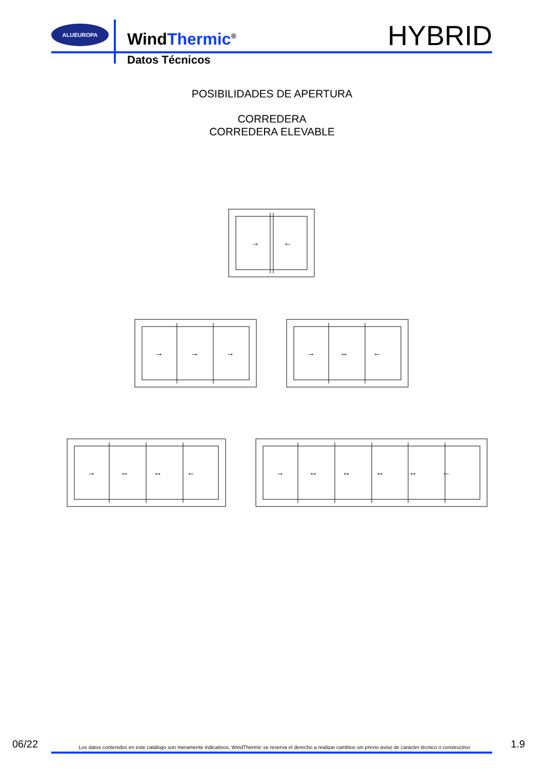ALUEUROPA
WindThermic<sup>®</sup>
Datos Técnicos
HYBRID
POSIBILIDADES DE APERTURA
CORREDERA
CORREDERA ELEVABLE
→
←
→ → →
→ ↔ ←
→ ↔ ↔ ←
→ ↔ ↔ ↔ ↔ ←
06/22 Los datos contenidos en este catálogo son meramente indicativos, WindThermic se reserva el derecho a realizar cambios sin previo aviso de carácter técnico o constructivo 1.9